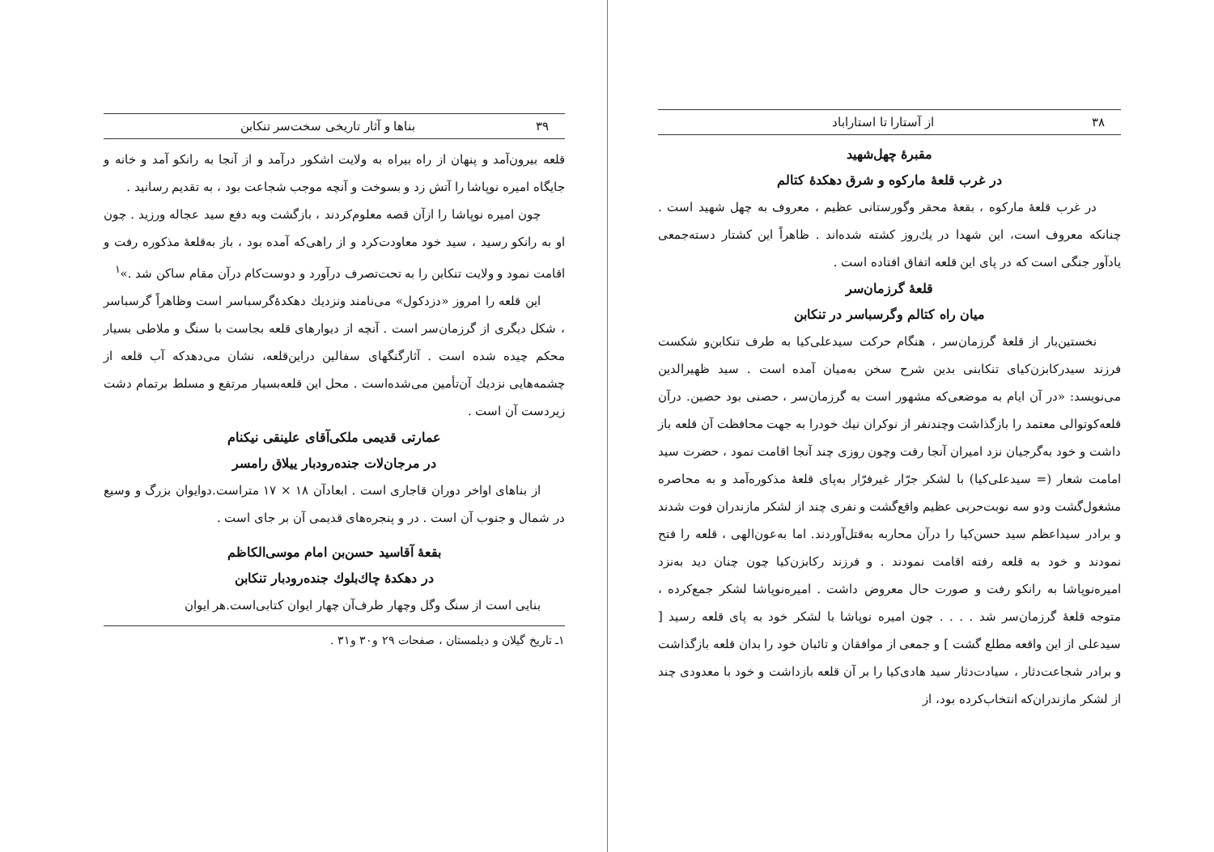۳۸ از آستارا تا استاراباد
مقبرهٔ چهل‌شهید
در غرب قلعهٔ مارکوه و شرق دهکدهٔ کتالم
در غرب قلعهٔ مارکوه ، بقعهٔ محقر وگورستانی عظیم ، معروف به چهل شهید است . چنانکه معروف است، این شهدا در یك‌روز کشته شده‌اند . ظاهراً این کشتار دسته‌جمعی یادآور جنگی است که در پای این قلعه اتفاق افتاده است .
قلعهٔ گرزمان‌سر
میان راه کتالم وگرسباسر در تنکابن
نخستین‌بار از قلعهٔ گرزمان‌سر ، هنگام حرکت سیدعلی‌کیا به طرف تنکابن‌و شکست فرزند سیدرکابزن‌کیای تنکابنی بدین شرح سخن به‌میان آمده است . سید ظهیرالدین می‌نویسد: «در آن ایام به موضعی‌که مشهور است به گرزمان‌سر ، حصنی بود حصین. درآن قلعه‌کوتوالی معتمد را بازگذاشت وچندنفر از نوکران نیك خودرا به جهت محافظت آن قلعه باز داشت و خود به‌گرجیان نزد امیران آنجا رفت وچون روزی چند آنجا اقامت نمود ، حضرت سید امامت شعار (= سیدعلی‌کیا) با لشکر جرّار غیرفرّار به‌پای قلعهٔ مذکوره‌آمد و به محاصره مشغول‌گشت ودو سه نوبت‌حربی عظیم واقع‌گشت و نفری چند از لشکر مازندران فوت شدند و برادر سیداعظم سید حسن‌کیا را درآن محاربه به‌قتل‌آوردند. اما به‌عون‌الهی ، قلعه را فتح نمودند و خود به قلعه رفته اقامت نمودند . و فرزند رکابزن‌کیا چون چنان دید به‌نزد امیره‌نوپاشا به رانکو رفت و صورت حال معروض داشت . امیره‌نوپاشا لشکر جمع‌کرده ، متوجه قلعهٔ گرزمان‌سر شد . . . . چون امیره نوپاشا با لشکر خود به پای قلعه رسید [ سیدعلی از این واقعه مطلع گشت ] و جمعی از موافقان و تائبان خود را بدان قلعه بازگذاشت و برادر شجاعت‌دثار ، سیادت‌دثار سید هادی‌کیا را بر آن قلعه بازداشت و خود با معدودی چند از لشکر مازندران‌که انتخاب‌کرده بود، از
۳۹ بناها و آثار تاریخی سخت‌سر تنکابن
قلعه بیرون‌آمد و پنهان از راه بیراه به ولایت اشکور درآمد و از آنجا به رانکو آمد و خانه و جایگاه امیره نوپاشا را آتش زد و بسوخت و آنچه موجب شجاعت بود ، به تقدیم رسانید .
چون امیره نوپاشا را ازآن قصه معلوم‌کردند ، بازگشت وبه دفع سید عجاله ورزید . چون او به رانکو رسید ، سید خود معاودت‌کرد و از راهی‌که آمده بود ، باز به‌قلعهٔ مذکوره رفت و اقامت نمود و ولایت تنکابن را به تحت‌تصرف درآورد و دوست‌کام درآن مقام ساکن شد .»<sup>۱</sup>
این قلعه را امروز «دزدکول» می‌نامند ونزدیك دهکدهٔ‌گرسباسر است وظاهراً گرسباسر ، شکل دیگری از گرزمان‌سر است . آنچه از دیوارهای قلعه بجاست با سنگ و ملاطی بسیار محکم چیده شده است . آثارگنگهای سفالین دراین‌قلعه، نشان می‌دهدکه آب قلعه از چشمه‌هایی نزدیك آن‌تأمین می‌شده‌است . محل این قلعه‌بسیار مرتفع و مسلط برتمام دشت زیردست آن است .
عمارتی قدیمی ملکی‌آقای علینقی نیکنام
در مرجان‌لات جنده‌رودبار ییلاق رامسر
از بناهای اواخر دوران قاجاری است . ابعادآن ۱۸ × ۱۷ متراست.دوایوان بزرگ و وسیع در شمال و جنوب آن است . در و پنجره‌های قدیمی آن بر جای است .
بقعهٔ آقاسید حسن‌بن امام موسی‌الکاظم
در دهکدهٔ چاك‌بلوك جنده‌رودبار تنکابن
بنایی است از سنگ وگل وچهار طرف‌آن چهار ایوان کتابی‌است.هر ایوان
۱ـ تاریخ گیلان و دیلمستان ، صفحات ۲۹ و۳۰ و۳۱ .